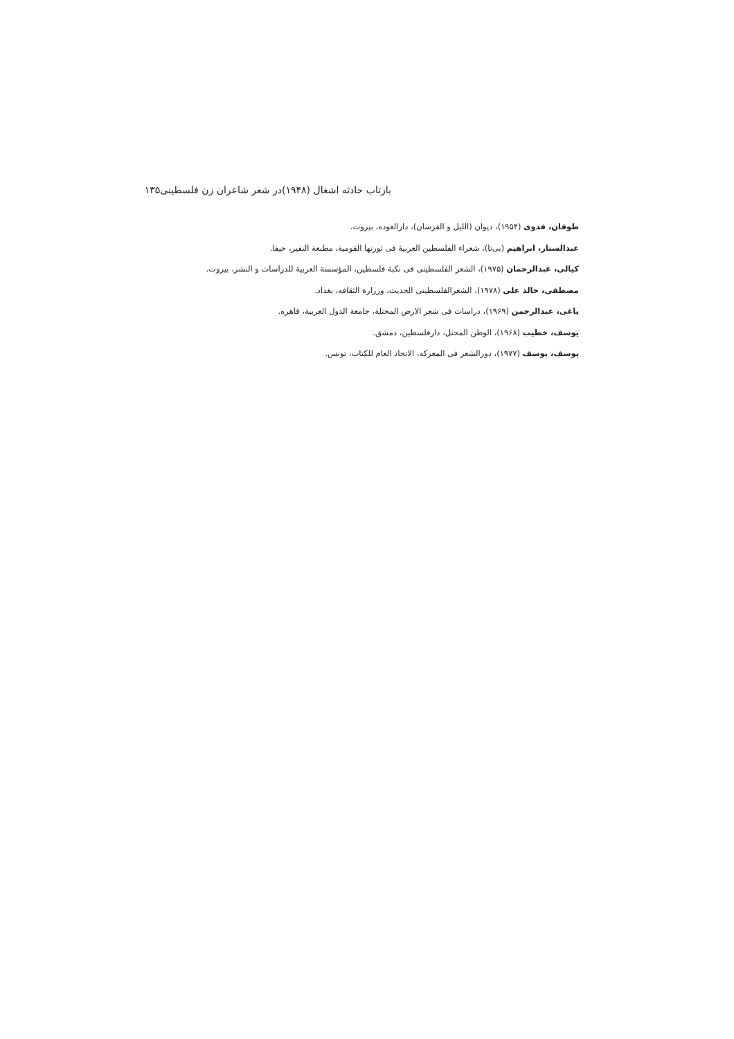بازتاب حادثه اشغال (۱۹۴۸)در شعر شاعران زن فلسطینی۱۳۵
طوقان، فدوی (۱۹۵۴)، دیوان (اللیل و الفرسان)، دارالعوده، بیروت.
عبدالستار، ابراهیم (بی‌تا)، شعراء الفلسطین العربیهٔ فی ثورتها القومیة، مطبعة النفیر، حیفا.
کیالی، عبدالرحمان (۱۹۷۵)، الشعر الفلسطینی فی نکبة فلسطین، المؤسسة العربية للدراسات و النشر، بیروت.
مصطفی، خالد علی (۱۹۷۸)، الشعرالفلسطینی الحدیث، وزرارة الثقافه، بغداد.
یاغی، عبدالرحمن (۱۹۶۹)، دراسات فی شعر الارض المحتلة، جامعة الدول العربیة، قاهره.
یوسف، خطیب (۱۹۶۸)، الوطن المحتل، دارفلسطین، دمشق.
یوسف، یوسف (۱۹۷۷)، دورالشعر فی المعرکه، الاتحاد العام للکتاب، تونس.